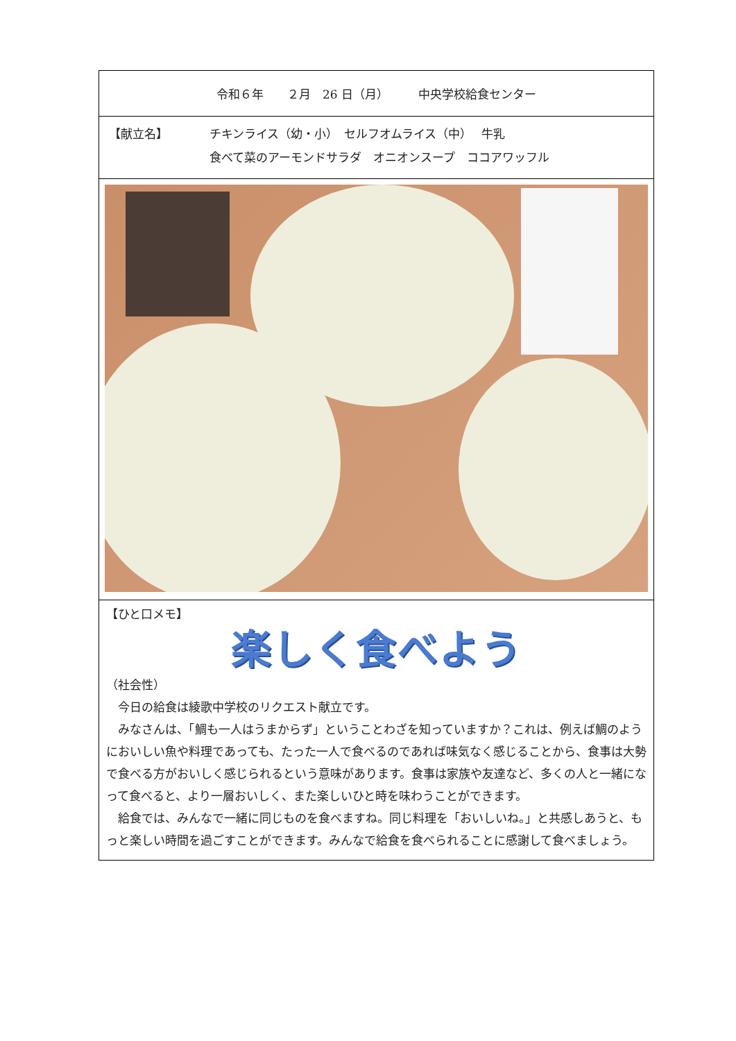| 令和６年 ２月 26 日（月） 中央学校給食センター |
| 【献立名】 チキンライス（幼・小） セルフオムライス（中） 牛乳 食べて菜のアーモンドサラダ オニオンスープ ココアワッフル |
| 【ひと口メモ】 楽しく食べよう （社会性） 今日の給食は綾歌中学校のリクエスト献立です。 みなさんは、「鯛も一人はうまからず」ということわざを知っていますか？これは、例えば鯛のようにおいしい魚や料理であっても、たった一人で食べるのであれば味気なく感じることから、食事は大勢で食べる方がおいしく感じられるという意味があります。食事は家族や友達など、多くの人と一緒になって食べると、より一層おいしく、また楽しいひと時を味わうことができます。 給食では、みんなで一緒に同じものを食べますね。同じ料理を「おいしいね。」と共感しあうと、もっと楽しい時間を過ごすことができます。みんなで給食を食べられることに感謝して食べましょう。 |